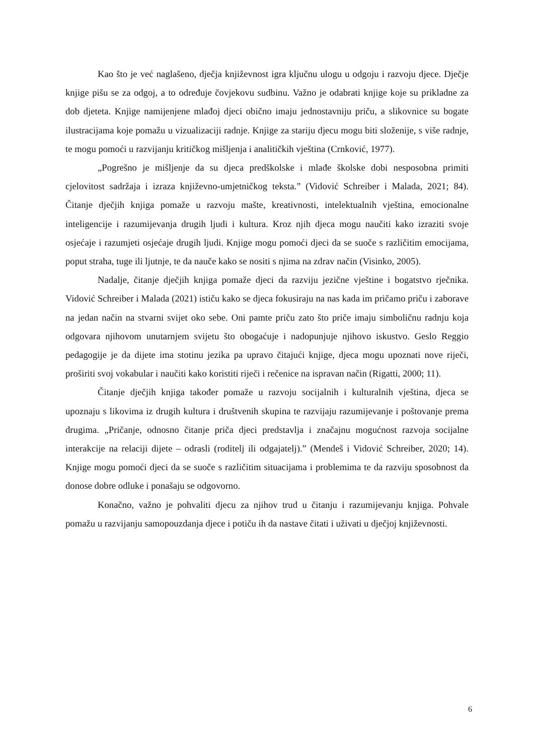Kao što je već naglašeno, dječja književnost igra ključnu ulogu u odgoju i razvoju djece. Dječje knjige pišu se za odgoj, a to određuje čovjekovu sudbinu. Važno je odabrati knjige koje su prikladne za dob djeteta. Knjige namijenjene mlađoj djeci obično imaju jednostavniju priču, a slikovnice su bogate ilustracijama koje pomažu u vizualizaciji radnje. Knjige za stariju djecu mogu biti složenije, s više radnje, te mogu pomoći u razvijanju kritičkog mišljenja i analitičkih vještina (Crnković, 1977).
„Pogrešno je mišljenje da su djeca predškolske i mlađe školske dobi nesposobna primiti cjelovitost sadržaja i izraza književno-umjetničkog teksta.” (Vidović Schreiber i Malada, 2021; 84). Čitanje dječjih knjiga pomaže u razvoju mašte, kreativnosti, intelektualnih vještina, emocionalne inteligencije i razumijevanja drugih ljudi i kultura. Kroz njih djeca mogu naučiti kako izraziti svoje osjećaje i razumjeti osjećaje drugih ljudi. Knjige mogu pomoći djeci da se suoče s različitim emocijama, poput straha, tuge ili ljutnje, te da nauče kako se nositi s njima na zdrav način (Visinko, 2005).
Nadalje, čitanje dječjih knjiga pomaže djeci da razviju jezične vještine i bogatstvo rječnika. Vidović Schreiber i Malada (2021) ističu kako se djeca fokusiraju na nas kada im pričamo priču i zaborave na jedan način na stvarni svijet oko sebe. Oni pamte priču zato što priče imaju simboličnu radnju koja odgovara njihovom unutarnjem svijetu što obogaćuje i nadopunjuje njihovo iskustvo. Geslo Reggio pedagogije je da dijete ima stotinu jezika pa upravo čitajući knjige, djeca mogu upoznati nove riječi, proširiti svoj vokabular i naučiti kako koristiti riječi i rečenice na ispravan način (Rigatti, 2000; 11).
Čitanje dječjih knjiga također pomaže u razvoju socijalnih i kulturalnih vještina, djeca se upoznaju s likovima iz drugih kultura i društvenih skupina te razvijaju razumijevanje i poštovanje prema drugima. „Pričanje, odnosno čitanje priča djeci predstavlja i značajnu mogućnost razvoja socijalne interakcije na relaciji dijete – odrasli (roditelj ili odgajatelj).” (Mendeš i Vidović Schreiber, 2020; 14). Knjige mogu pomoći djeci da se suoče s različitim situacijama i problemima te da razviju sposobnost da donose dobre odluke i ponašaju se odgovorno.
Konačno, važno je pohvaliti djecu za njihov trud u čitanju i razumijevanju knjiga. Pohvale pomažu u razvijanju samopouzdanja djece i potiču ih da nastave čitati i uživati u dječjoj književnosti.
6